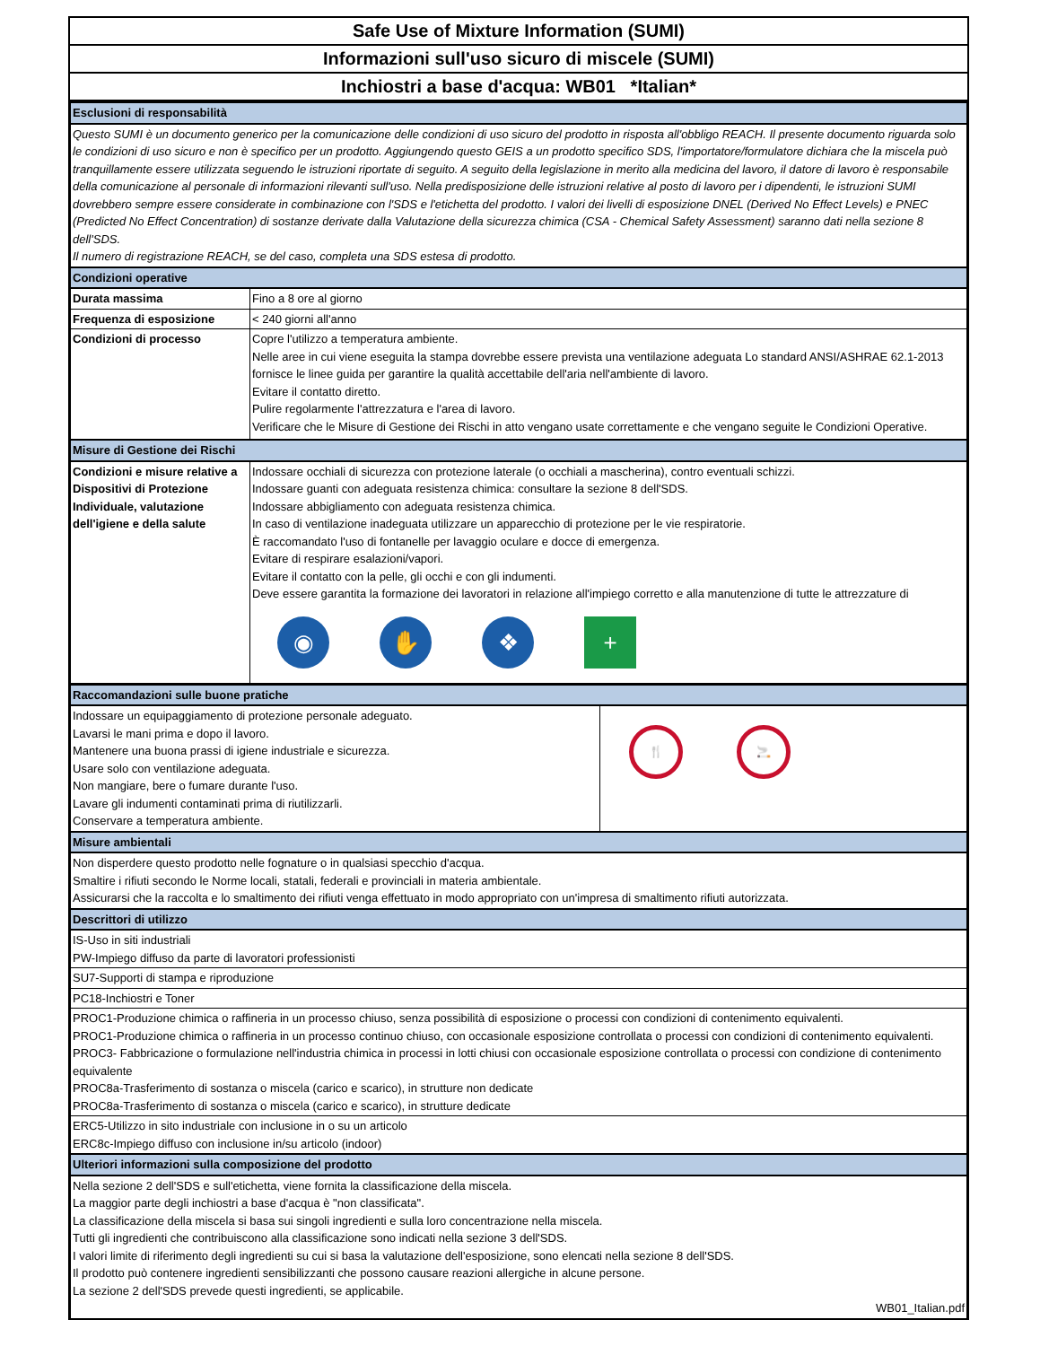Safe Use of Mixture Information (SUMI)
Informazioni sull'uso sicuro di miscele (SUMI)
Inchiostri a base d'acqua: WB01 *Italian*
| Esclusioni di responsabilità | |
| Questo SUMI è un documento generico per la comunicazione delle condizioni di uso sicuro del prodotto in risposta all'obbligo REACH. Il presente documento riguarda solo le condizioni di uso sicuro e non è specifico per un prodotto. Aggiungendo questo GEIS a un prodotto specifico SDS, l'importatore/formulatore dichiara che la miscela può tranquillamente essere utilizzata seguendo le istruzioni riportate di seguito. A seguito della legislazione in merito alla medicina del lavoro, il datore di lavoro è responsabile della comunicazione al personale di informazioni rilevanti sull'uso. Nella predisposizione delle istruzioni relative al posto di lavoro per i dipendenti, le istruzioni SUMI dovrebbero sempre essere considerate in combinazione con l'SDS e l'etichetta del prodotto. I valori dei livelli di esposizione DNEL (Derived No Effect Levels) e PNEC (Predicted No Effect Concentration) di sostanze derivate dalla Valutazione della sicurezza chimica (CSA - Chemical Safety Assessment) saranno dati nella sezione 8 dell'SDS. Il numero di registrazione REACH, se del caso, completa una SDS estesa di prodotto. | |
| Condizioni operative | |
| Durata massima | Fino a 8 ore al giorno |
| Frequenza di esposizione | < 240 giorni all'anno |
| Condizioni di processo | Copre l'utilizzo a temperatura ambiente. Nelle aree in cui viene eseguita la stampa dovrebbe essere prevista una ventilazione adeguata Lo standard ANSI/ASHRAE 62.1-2013 fornisce le linee guida per garantire la qualità accettabile dell'aria nell'ambiente di lavoro. Evitare il contatto diretto. Pulire regolarmente l'attrezzatura e l'area di lavoro. Verificare che le Misure di Gestione dei Rischi in atto vengano usate correttamente e che vengano seguite le Condizioni Operative. |
| Misure di Gestione dei Rischi | |
| Condizioni e misure relative a Dispositivi di Protezione Individuale, valutazione dell'igiene e della salute | Indossare occhiali di sicurezza con protezione laterale (o occhiali a mascherina), contro eventuali schizzi. Indossare guanti con adeguata resistenza chimica: consultare la sezione 8 dell'SDS. Indossare abbigliamento con adeguata resistenza chimica. In caso di ventilazione inadeguata utilizzare un apparecchio di protezione per le vie respiratorie. È raccomandato l'uso di fontanelle per lavaggio oculare e docce di emergenza. Evitare di respirare esalazioni/vapori. Evitare il contatto con la pelle, gli occhi e con gli indumenti. Deve essere garantita la formazione dei lavoratori in relazione all'impiego corretto e alla manutenzione di tutte le attrezzature di ◉ ✋ ❖ + |
| Raccomandazioni sulle buone pratiche | |
| Indossare un equipaggiamento di protezione personale adeguato. Lavarsi le mani prima e dopo il lavoro. Mantenere una buona prassi di igiene industriale e sicurezza. Usare solo con ventilazione adeguata. Non mangiare, bere o fumare durante l'uso. Lavare gli indumenti contaminati prima di riutilizzarli. Conservare a temperatura ambiente. | 🍴 🚬 |
| Misure ambientali | |
| Non disperdere questo prodotto nelle fognature o in qualsiasi specchio d'acqua. Smaltire i rifiuti secondo le Norme locali, statali, federali e provinciali in materia ambientale. Assicurarsi che la raccolta e lo smaltimento dei rifiuti venga effettuato in modo appropriato con un'impresa di smaltimento rifiuti autorizzata. | |
| Descrittori di utilizzo | |
| IS-Uso in siti industriali PW-Impiego diffuso da parte di lavoratori professionisti | |
| SU7-Supporti di stampa e riproduzione | |
| PC18-Inchiostri e Toner | |
| PROC1-Produzione chimica o raffineria in un processo chiuso, senza possibilità di esposizione o processi con condizioni di contenimento equivalenti. PROC1-Produzione chimica o raffineria in un processo continuo chiuso, con occasionale esposizione controllata o processi con condizioni di contenimento equivalenti. PROC3- Fabbricazione o formulazione nell'industria chimica in processi in lotti chiusi con occasionale esposizione controllata o processi con condizione di contenimento equivalente PROC8a-Trasferimento di sostanza o miscela (carico e scarico), in strutture non dedicate PROC8a-Trasferimento di sostanza o miscela (carico e scarico), in strutture dedicate | |
| ERC5-Utilizzo in sito industriale con inclusione in o su un articolo ERC8c-Impiego diffuso con inclusione in/su articolo (indoor) | |
| Ulteriori informazioni sulla composizione del prodotto | |
| Nella sezione 2 dell'SDS e sull'etichetta, viene fornita la classificazione della miscela. La maggior parte degli inchiostri a base d'acqua è "non classificata". La classificazione della miscela si basa sui singoli ingredienti e sulla loro concentrazione nella miscela. Tutti gli ingredienti che contribuiscono alla classificazione sono indicati nella sezione 3 dell'SDS. I valori limite di riferimento degli ingredienti su cui si basa la valutazione dell'esposizione, sono elencati nella sezione 8 dell'SDS. Il prodotto può contenere ingredienti sensibilizzanti che possono causare reazioni allergiche in alcune persone. La sezione 2 dell'SDS prevede questi ingredienti, se applicabile. WB01_Italian.pdf | |